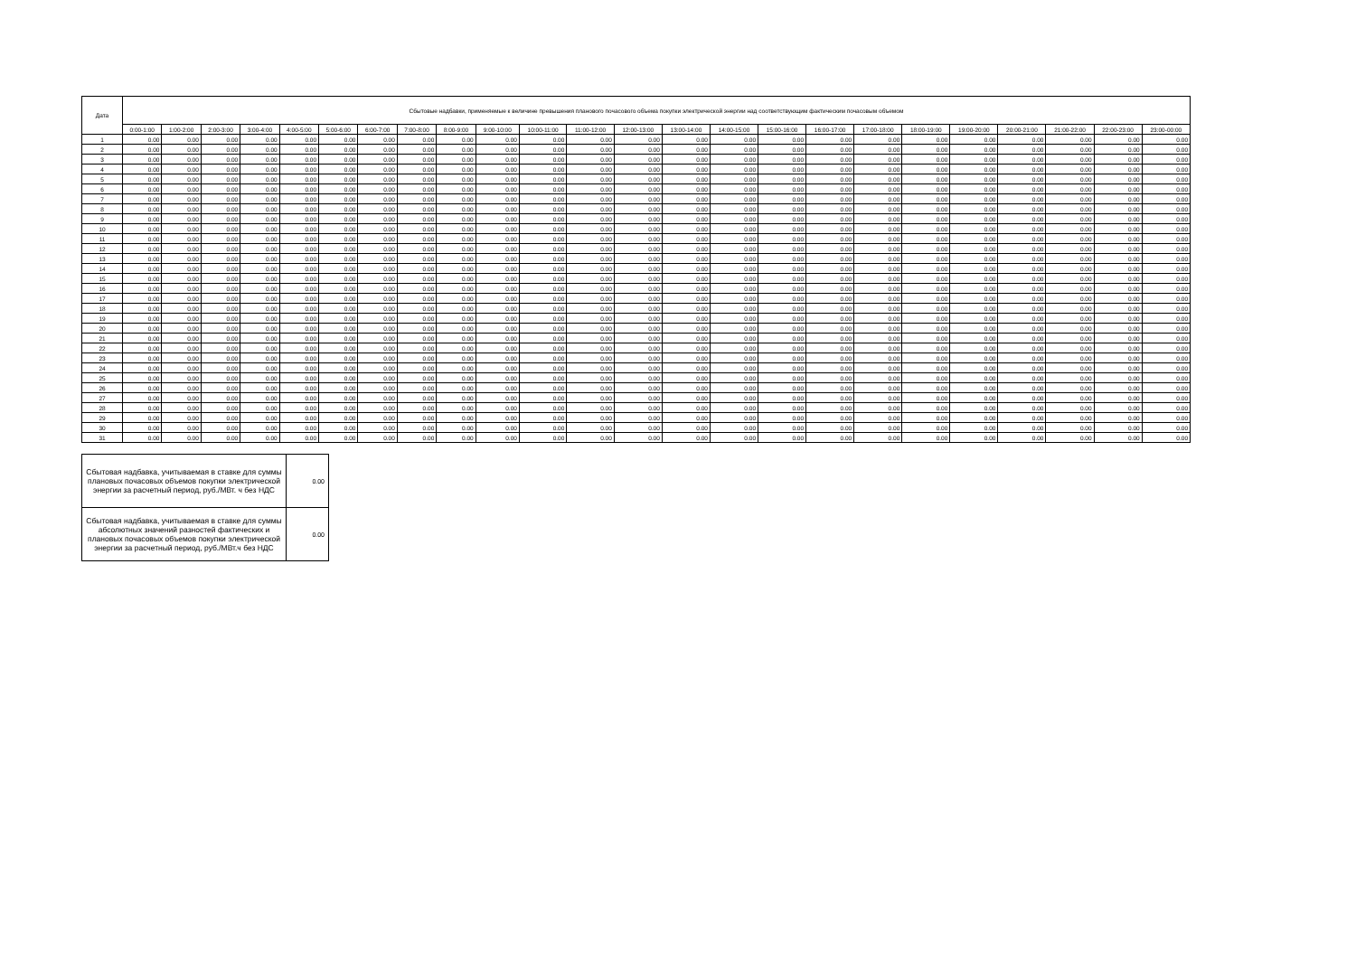| Дата | Сбытовые надбавки, применяемые к величине превышения планового почасового объема покупки электрической энергии над соответствующим фактическим почасовым объемом | | | | | | | | | | | | | | | | | | | | | | | |
| --- | --- | --- | --- | --- | --- | --- | --- | --- | --- | --- | --- | --- | --- | --- | --- | --- | --- | --- | --- | --- | --- | --- | --- | --- |
| | 0:00-1:00 | 1:00-2:00 | 2:00-3:00 | 3:00-4:00 | 4:00-5:00 | 5:00-6:00 | 6:00-7:00 | 7:00-8:00 | 8:00-9:00 | 9:00-10:00 | 10:00-11:00 | 11:00-12:00 | 12:00-13:00 | 13:00-14:00 | 14:00-15:00 | 15:00-16:00 | 16:00-17:00 | 17:00-18:00 | 18:00-19:00 | 19:00-20:00 | 20:00-21:00 | 21:00-22:00 | 22:00-23:00 | 23:00-00:00 |
| 1 | 0.00 | 0.00 | 0.00 | 0.00 | 0.00 | 0.00 | 0.00 | 0.00 | 0.00 | 0.00 | 0.00 | 0.00 | 0.00 | 0.00 | 0.00 | 0.00 | 0.00 | 0.00 | 0.00 | 0.00 | 0.00 | 0.00 | 0.00 | 0.00 |
| 2 | 0.00 | 0.00 | 0.00 | 0.00 | 0.00 | 0.00 | 0.00 | 0.00 | 0.00 | 0.00 | 0.00 | 0.00 | 0.00 | 0.00 | 0.00 | 0.00 | 0.00 | 0.00 | 0.00 | 0.00 | 0.00 | 0.00 | 0.00 | 0.00 |
| 3 | 0.00 | 0.00 | 0.00 | 0.00 | 0.00 | 0.00 | 0.00 | 0.00 | 0.00 | 0.00 | 0.00 | 0.00 | 0.00 | 0.00 | 0.00 | 0.00 | 0.00 | 0.00 | 0.00 | 0.00 | 0.00 | 0.00 | 0.00 | 0.00 |
| 4 | 0.00 | 0.00 | 0.00 | 0.00 | 0.00 | 0.00 | 0.00 | 0.00 | 0.00 | 0.00 | 0.00 | 0.00 | 0.00 | 0.00 | 0.00 | 0.00 | 0.00 | 0.00 | 0.00 | 0.00 | 0.00 | 0.00 | 0.00 | 0.00 |
| 5 | 0.00 | 0.00 | 0.00 | 0.00 | 0.00 | 0.00 | 0.00 | 0.00 | 0.00 | 0.00 | 0.00 | 0.00 | 0.00 | 0.00 | 0.00 | 0.00 | 0.00 | 0.00 | 0.00 | 0.00 | 0.00 | 0.00 | 0.00 | 0.00 |
| 6 | 0.00 | 0.00 | 0.00 | 0.00 | 0.00 | 0.00 | 0.00 | 0.00 | 0.00 | 0.00 | 0.00 | 0.00 | 0.00 | 0.00 | 0.00 | 0.00 | 0.00 | 0.00 | 0.00 | 0.00 | 0.00 | 0.00 | 0.00 | 0.00 |
| 7 | 0.00 | 0.00 | 0.00 | 0.00 | 0.00 | 0.00 | 0.00 | 0.00 | 0.00 | 0.00 | 0.00 | 0.00 | 0.00 | 0.00 | 0.00 | 0.00 | 0.00 | 0.00 | 0.00 | 0.00 | 0.00 | 0.00 | 0.00 | 0.00 |
| 8 | 0.00 | 0.00 | 0.00 | 0.00 | 0.00 | 0.00 | 0.00 | 0.00 | 0.00 | 0.00 | 0.00 | 0.00 | 0.00 | 0.00 | 0.00 | 0.00 | 0.00 | 0.00 | 0.00 | 0.00 | 0.00 | 0.00 | 0.00 | 0.00 |
| 9 | 0.00 | 0.00 | 0.00 | 0.00 | 0.00 | 0.00 | 0.00 | 0.00 | 0.00 | 0.00 | 0.00 | 0.00 | 0.00 | 0.00 | 0.00 | 0.00 | 0.00 | 0.00 | 0.00 | 0.00 | 0.00 | 0.00 | 0.00 | 0.00 |
| 10 | 0.00 | 0.00 | 0.00 | 0.00 | 0.00 | 0.00 | 0.00 | 0.00 | 0.00 | 0.00 | 0.00 | 0.00 | 0.00 | 0.00 | 0.00 | 0.00 | 0.00 | 0.00 | 0.00 | 0.00 | 0.00 | 0.00 | 0.00 | 0.00 |
| 11 | 0.00 | 0.00 | 0.00 | 0.00 | 0.00 | 0.00 | 0.00 | 0.00 | 0.00 | 0.00 | 0.00 | 0.00 | 0.00 | 0.00 | 0.00 | 0.00 | 0.00 | 0.00 | 0.00 | 0.00 | 0.00 | 0.00 | 0.00 | 0.00 |
| 12 | 0.00 | 0.00 | 0.00 | 0.00 | 0.00 | 0.00 | 0.00 | 0.00 | 0.00 | 0.00 | 0.00 | 0.00 | 0.00 | 0.00 | 0.00 | 0.00 | 0.00 | 0.00 | 0.00 | 0.00 | 0.00 | 0.00 | 0.00 | 0.00 |
| 13 | 0.00 | 0.00 | 0.00 | 0.00 | 0.00 | 0.00 | 0.00 | 0.00 | 0.00 | 0.00 | 0.00 | 0.00 | 0.00 | 0.00 | 0.00 | 0.00 | 0.00 | 0.00 | 0.00 | 0.00 | 0.00 | 0.00 | 0.00 | 0.00 |
| 14 | 0.00 | 0.00 | 0.00 | 0.00 | 0.00 | 0.00 | 0.00 | 0.00 | 0.00 | 0.00 | 0.00 | 0.00 | 0.00 | 0.00 | 0.00 | 0.00 | 0.00 | 0.00 | 0.00 | 0.00 | 0.00 | 0.00 | 0.00 | 0.00 |
| 15 | 0.00 | 0.00 | 0.00 | 0.00 | 0.00 | 0.00 | 0.00 | 0.00 | 0.00 | 0.00 | 0.00 | 0.00 | 0.00 | 0.00 | 0.00 | 0.00 | 0.00 | 0.00 | 0.00 | 0.00 | 0.00 | 0.00 | 0.00 | 0.00 |
| 16 | 0.00 | 0.00 | 0.00 | 0.00 | 0.00 | 0.00 | 0.00 | 0.00 | 0.00 | 0.00 | 0.00 | 0.00 | 0.00 | 0.00 | 0.00 | 0.00 | 0.00 | 0.00 | 0.00 | 0.00 | 0.00 | 0.00 | 0.00 | 0.00 |
| 17 | 0.00 | 0.00 | 0.00 | 0.00 | 0.00 | 0.00 | 0.00 | 0.00 | 0.00 | 0.00 | 0.00 | 0.00 | 0.00 | 0.00 | 0.00 | 0.00 | 0.00 | 0.00 | 0.00 | 0.00 | 0.00 | 0.00 | 0.00 | 0.00 |
| 18 | 0.00 | 0.00 | 0.00 | 0.00 | 0.00 | 0.00 | 0.00 | 0.00 | 0.00 | 0.00 | 0.00 | 0.00 | 0.00 | 0.00 | 0.00 | 0.00 | 0.00 | 0.00 | 0.00 | 0.00 | 0.00 | 0.00 | 0.00 | 0.00 |
| 19 | 0.00 | 0.00 | 0.00 | 0.00 | 0.00 | 0.00 | 0.00 | 0.00 | 0.00 | 0.00 | 0.00 | 0.00 | 0.00 | 0.00 | 0.00 | 0.00 | 0.00 | 0.00 | 0.00 | 0.00 | 0.00 | 0.00 | 0.00 | 0.00 |
| 20 | 0.00 | 0.00 | 0.00 | 0.00 | 0.00 | 0.00 | 0.00 | 0.00 | 0.00 | 0.00 | 0.00 | 0.00 | 0.00 | 0.00 | 0.00 | 0.00 | 0.00 | 0.00 | 0.00 | 0.00 | 0.00 | 0.00 | 0.00 | 0.00 |
| 21 | 0.00 | 0.00 | 0.00 | 0.00 | 0.00 | 0.00 | 0.00 | 0.00 | 0.00 | 0.00 | 0.00 | 0.00 | 0.00 | 0.00 | 0.00 | 0.00 | 0.00 | 0.00 | 0.00 | 0.00 | 0.00 | 0.00 | 0.00 | 0.00 |
| 22 | 0.00 | 0.00 | 0.00 | 0.00 | 0.00 | 0.00 | 0.00 | 0.00 | 0.00 | 0.00 | 0.00 | 0.00 | 0.00 | 0.00 | 0.00 | 0.00 | 0.00 | 0.00 | 0.00 | 0.00 | 0.00 | 0.00 | 0.00 | 0.00 |
| 23 | 0.00 | 0.00 | 0.00 | 0.00 | 0.00 | 0.00 | 0.00 | 0.00 | 0.00 | 0.00 | 0.00 | 0.00 | 0.00 | 0.00 | 0.00 | 0.00 | 0.00 | 0.00 | 0.00 | 0.00 | 0.00 | 0.00 | 0.00 | 0.00 |
| 24 | 0.00 | 0.00 | 0.00 | 0.00 | 0.00 | 0.00 | 0.00 | 0.00 | 0.00 | 0.00 | 0.00 | 0.00 | 0.00 | 0.00 | 0.00 | 0.00 | 0.00 | 0.00 | 0.00 | 0.00 | 0.00 | 0.00 | 0.00 | 0.00 |
| 25 | 0.00 | 0.00 | 0.00 | 0.00 | 0.00 | 0.00 | 0.00 | 0.00 | 0.00 | 0.00 | 0.00 | 0.00 | 0.00 | 0.00 | 0.00 | 0.00 | 0.00 | 0.00 | 0.00 | 0.00 | 0.00 | 0.00 | 0.00 | 0.00 |
| 26 | 0.00 | 0.00 | 0.00 | 0.00 | 0.00 | 0.00 | 0.00 | 0.00 | 0.00 | 0.00 | 0.00 | 0.00 | 0.00 | 0.00 | 0.00 | 0.00 | 0.00 | 0.00 | 0.00 | 0.00 | 0.00 | 0.00 | 0.00 | 0.00 |
| 27 | 0.00 | 0.00 | 0.00 | 0.00 | 0.00 | 0.00 | 0.00 | 0.00 | 0.00 | 0.00 | 0.00 | 0.00 | 0.00 | 0.00 | 0.00 | 0.00 | 0.00 | 0.00 | 0.00 | 0.00 | 0.00 | 0.00 | 0.00 | 0.00 |
| 28 | 0.00 | 0.00 | 0.00 | 0.00 | 0.00 | 0.00 | 0.00 | 0.00 | 0.00 | 0.00 | 0.00 | 0.00 | 0.00 | 0.00 | 0.00 | 0.00 | 0.00 | 0.00 | 0.00 | 0.00 | 0.00 | 0.00 | 0.00 | 0.00 |
| 29 | 0.00 | 0.00 | 0.00 | 0.00 | 0.00 | 0.00 | 0.00 | 0.00 | 0.00 | 0.00 | 0.00 | 0.00 | 0.00 | 0.00 | 0.00 | 0.00 | 0.00 | 0.00 | 0.00 | 0.00 | 0.00 | 0.00 | 0.00 | 0.00 |
| 30 | 0.00 | 0.00 | 0.00 | 0.00 | 0.00 | 0.00 | 0.00 | 0.00 | 0.00 | 0.00 | 0.00 | 0.00 | 0.00 | 0.00 | 0.00 | 0.00 | 0.00 | 0.00 | 0.00 | 0.00 | 0.00 | 0.00 | 0.00 | 0.00 |
| 31 | 0.00 | 0.00 | 0.00 | 0.00 | 0.00 | 0.00 | 0.00 | 0.00 | 0.00 | 0.00 | 0.00 | 0.00 | 0.00 | 0.00 | 0.00 | 0.00 | 0.00 | 0.00 | 0.00 | 0.00 | 0.00 | 0.00 | 0.00 | 0.00 |
| Сбытовая надбавка, учитываемая в ставке для суммы плановых почасовых объемов покупки электрической энергии за расчетный период, руб./МВт. ч без НДС | 0.00 |
| Сбытовая надбавка, учитываемая в ставке для суммы абсолютных значений разностей фактических и плановых почасовых объемов покупки электрической энергии за расчетный период, руб./МВт.ч без НДС | 0.00 |